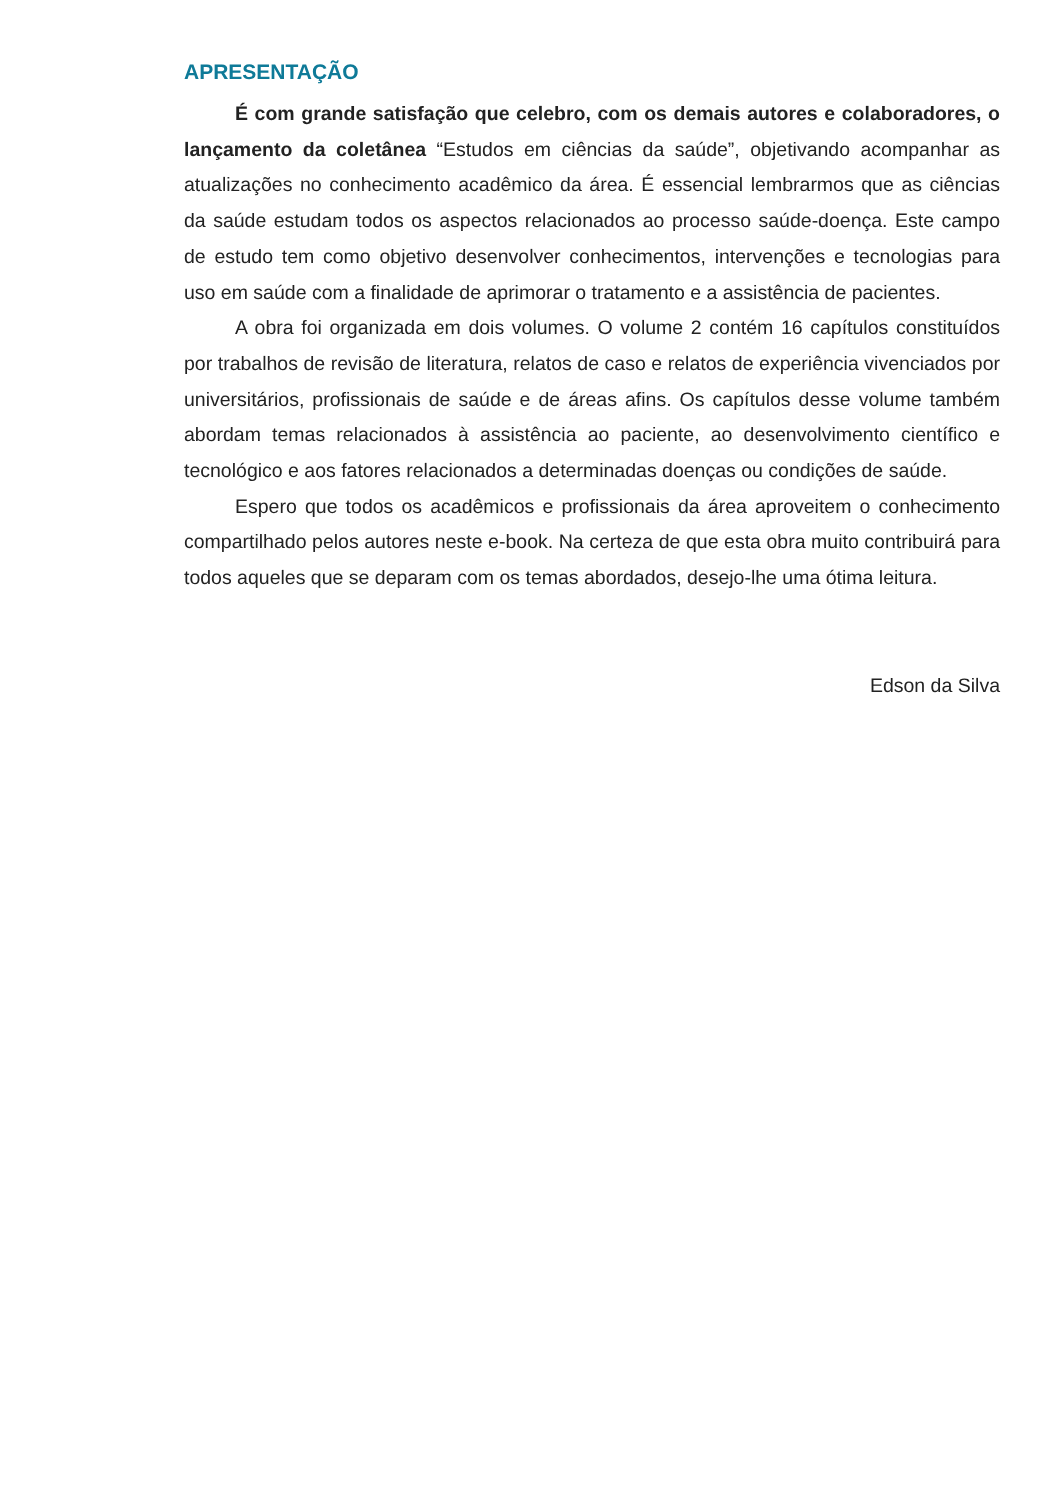APRESENTAÇÃO
É com grande satisfação que celebro, com os demais autores e colaboradores, o lançamento da coletânea “Estudos em ciências da saúde”, objetivando acompanhar as atualizações no conhecimento acadêmico da área. É essencial lembrarmos que as ciências da saúde estudam todos os aspectos relacionados ao processo saúde-doença. Este campo de estudo tem como objetivo desenvolver conhecimentos, intervenções e tecnologias para uso em saúde com a finalidade de aprimorar o tratamento e a assistência de pacientes.
A obra foi organizada em dois volumes. O volume 2 contém 16 capítulos constituídos por trabalhos de revisão de literatura, relatos de caso e relatos de experiência vivenciados por universitários, profissionais de saúde e de áreas afins. Os capítulos desse volume também abordam temas relacionados à assistência ao paciente, ao desenvolvimento científico e tecnológico e aos fatores relacionados a determinadas doenças ou condições de saúde.
Espero que todos os acadêmicos e profissionais da área aproveitem o conhecimento compartilhado pelos autores neste e-book. Na certeza de que esta obra muito contribuirá para todos aqueles que se deparam com os temas abordados, desejo-lhe uma ótima leitura.
Edson da Silva